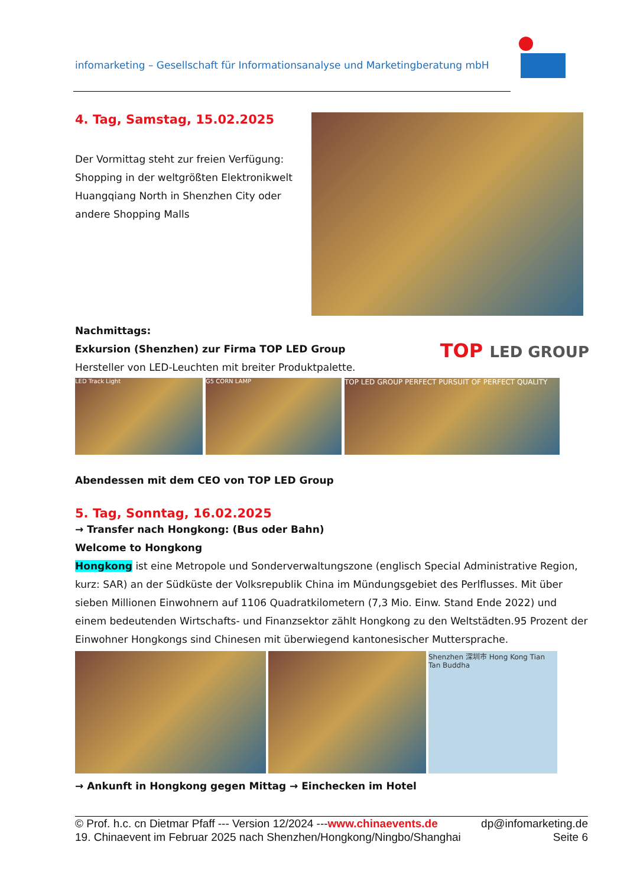infomarketing – Gesellschaft für Informationsanalyse und Marketingberatung mbH
4. Tag, Samstag, 15.02.2025
Der Vormittag steht zur freien Verfügung: Shopping in der weltgrößten Elektronikwelt Huangqiang North in Shenzhen City oder andere Shopping Malls
Nachmittags:
Exkursion (Shenzhen) zur Firma TOP LED Group
Hersteller von LED-Leuchten mit breiter Produktpalette.
TOP LED GROUP
LED Track Light G5 CORN LAMP
TOP LED GROUP PERFECT PURSUIT OF PERFECT QUALITY
Abendessen mit dem CEO von TOP LED Group
5. Tag, Sonntag, 16.02.2025
→ Transfer nach Hongkong: (Bus oder Bahn)
Welcome to Hongkong
Hongkong ist eine Metropole und Sonderverwaltungszone (englisch Special Administrative Region, kurz: SAR) an der Südküste der Volksrepublik China im Mündungsgebiet des Perlflusses. Mit über sieben Millionen Einwohnern auf 1106 Quadratkilometern (7,3 Mio. Einw. Stand Ende 2022) und einem bedeutenden Wirtschafts- und Finanzsektor zählt Hongkong zu den Weltstädten.95 Prozent der Einwohner Hongkongs sind Chinesen mit überwiegend kantonesischer Muttersprache.
Shenzhen 深圳市 Hong Kong Tian Tan Buddha
→ Ankunft in Hongkong gegen Mittag → Einchecken im Hotel
© Prof. h.c. cn Dietmar Pfaff --- Version 12/2024 ---www.chinaevents.de dp@infomarketing.de
19. Chinaevent im Februar 2025 nach Shenzhen/Hongkong/Ningbo/Shanghai Seite 6